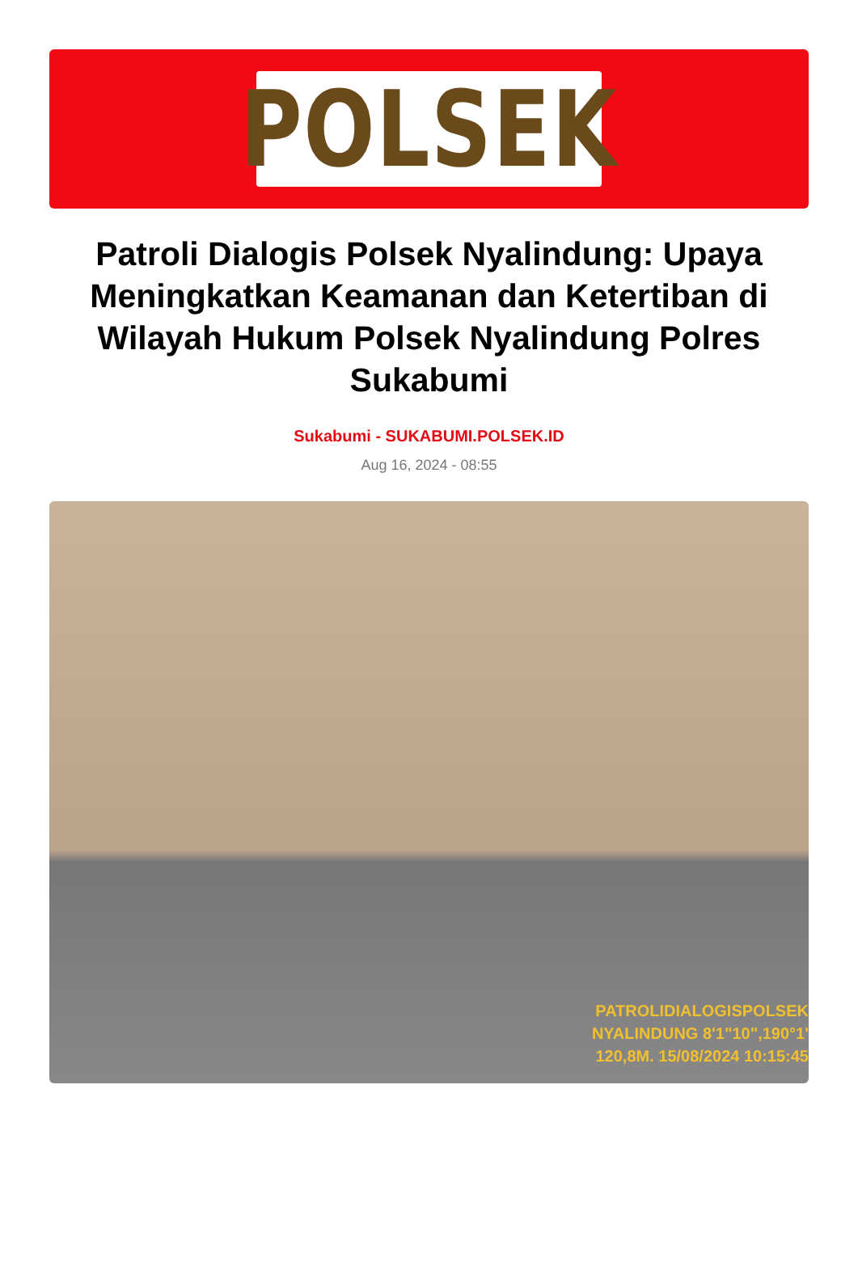POLSEK
Patroli Dialogis Polsek Nyalindung: Upaya Meningkatkan Keamanan dan Ketertiban di Wilayah Hukum Polsek Nyalindung Polres Sukabumi
Sukabumi - SUKABUMI.POLSEK.ID
Aug 16, 2024 - 08:55
PATROLIDIALOGISPOLSEK
NYALINDUNG 8'1"10",190°1'
120,8M. 15/08/2024 10:15:45